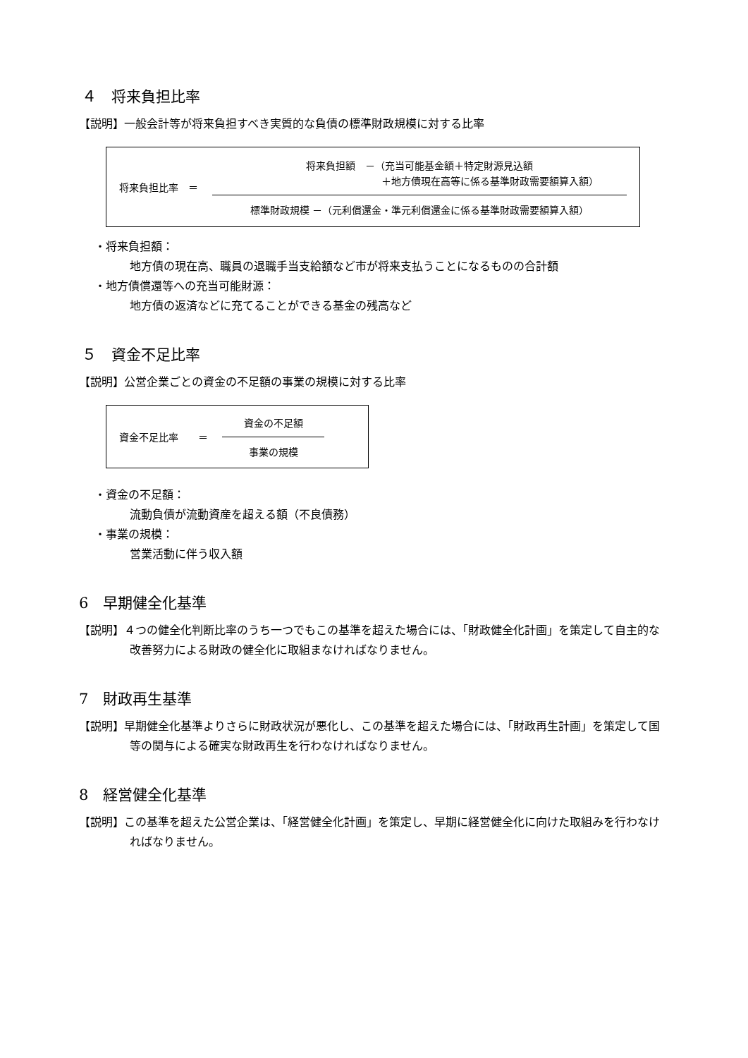４　将来負担比率
【説明】一般会計等が将来負担すべき実質的な負債の標準財政規模に対する比率
将来負担比率　＝
将来負担額　－（充当可能基金額＋特定財源見込額
＋地方債現在高等に係る基準財政需要額算入額）
標準財政規模 －（元利償還金・準元利償還金に係る基準財政需要額算入額）
・将来負担額：
地方債の現在高、職員の退職手当支給額など市が将来支払うことになるものの合計額
・地方債償還等への充当可能財源：
地方債の返済などに充てることができる基金の残高など
５　資金不足比率
【説明】公営企業ごとの資金の不足額の事業の規模に対する比率
資金不足比率　　＝
資金の不足額
事業の規模
・資金の不足額：
流動負債が流動資産を超える額（不良債務）
・事業の規模：
営業活動に伴う収入額
6　早期健全化基準
【説明】４つの健全化判断比率のうち一つでもこの基準を超えた場合には、「財政健全化計画」を策定して自主的な改善努力による財政の健全化に取組まなければなりません。
7　財政再生基準
【説明】早期健全化基準よりさらに財政状況が悪化し、この基準を超えた場合には、「財政再生計画」を策定して国等の関与による確実な財政再生を行わなければなりません。
8　経営健全化基準
【説明】この基準を超えた公営企業は、「経営健全化計画」を策定し、早期に経営健全化に向けた取組みを行わなければなりません。